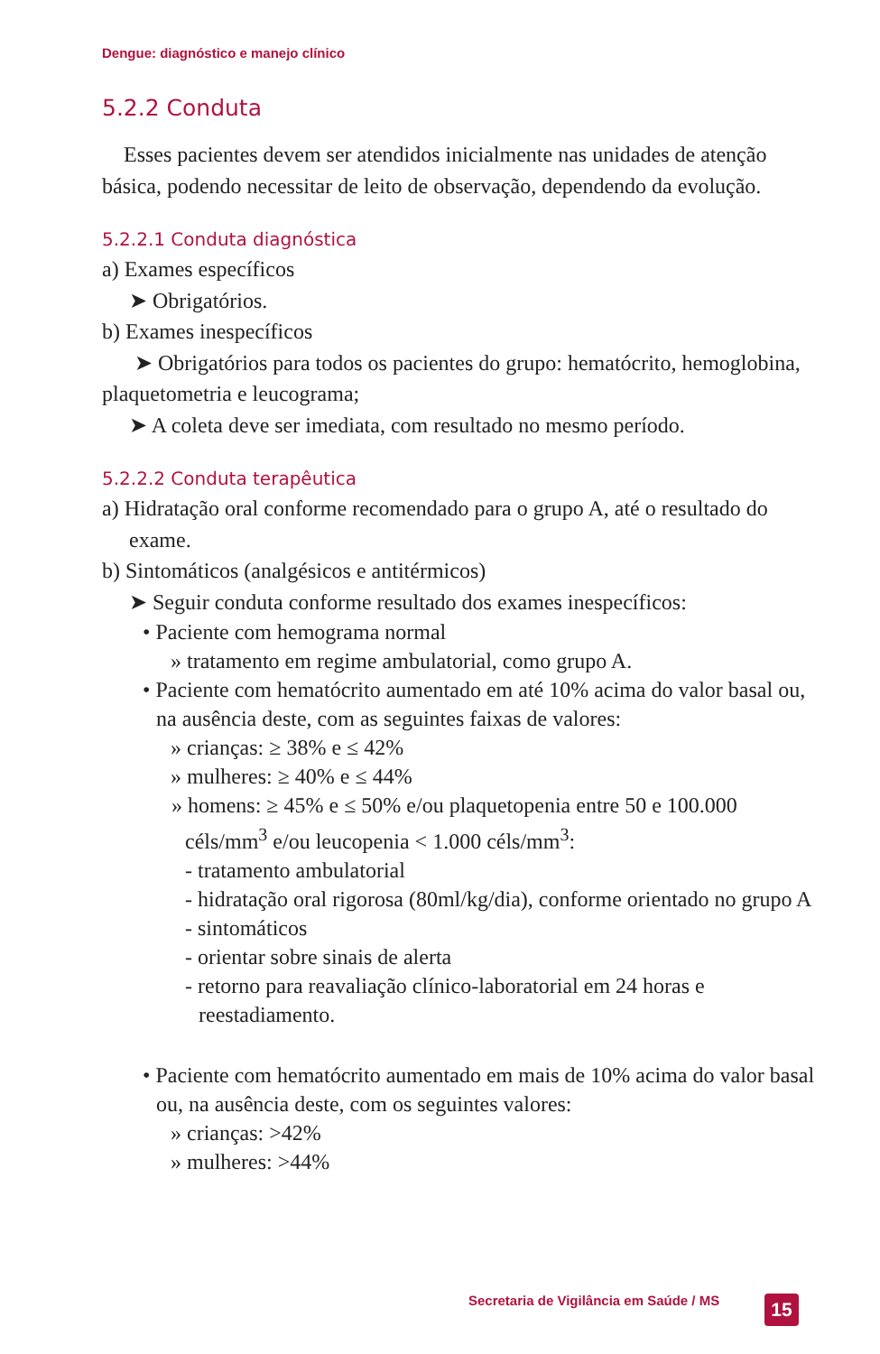Dengue: diagnóstico e manejo clínico
5.2.2 Conduta
Esses pacientes devem ser atendidos inicialmente nas unidades de atenção básica, podendo necessitar de leito de observação, dependendo da evolução.
5.2.2.1 Conduta diagnóstica
a) Exames específicos
➤ Obrigatórios.
b) Exames inespecíficos
➤ Obrigatórios para todos os pacientes do grupo: hematócrito, hemoglobina, plaquetometria e leucograma;
➤ A coleta deve ser imediata, com resultado no mesmo período.
5.2.2.2 Conduta terapêutica
a) Hidratação oral conforme recomendado para o grupo A, até o resultado do exame.
b) Sintomáticos (analgésicos e antitérmicos)
➤ Seguir conduta conforme resultado dos exames inespecíficos:
• Paciente com hemograma normal
» tratamento em regime ambulatorial, como grupo A.
• Paciente com hematócrito aumentado em até 10% acima do valor basal ou, na ausência deste, com as seguintes faixas de valores:
» crianças: ≥ 38% e ≤ 42%
» mulheres: ≥ 40% e ≤ 44%
» homens: ≥ 45% e ≤ 50% e/ou plaquetopenia entre 50 e 100.000 céls/mm<sup>3</sup> e/ou leucopenia < 1.000 céls/mm<sup>3</sup>:
- tratamento ambulatorial
- hidratação oral rigorosa (80ml/kg/dia), conforme orientado no grupo A
- sintomáticos
- orientar sobre sinais de alerta
- retorno para reavaliação clínico-laboratorial em 24 horas e reestadiamento.
• Paciente com hematócrito aumentado em mais de 10% acima do valor basal ou, na ausência deste, com os seguintes valores:
» crianças: >42%
» mulheres: >44%
Secretaria de Vigilância em Saúde / MS
15